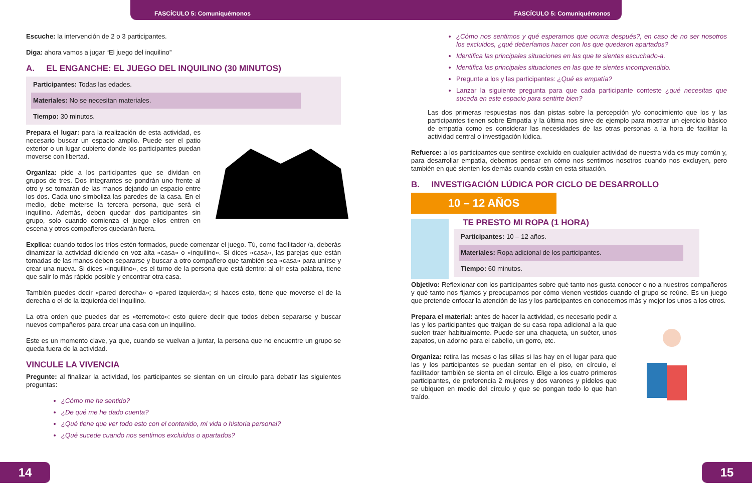FASCÍCULO 5: Comuniquémonos
FASCÍCULO 5: Comuniquémonos
Escuche: la intervención de 2 o 3 participantes.
Diga: ahora vamos a jugar “El juego del inquilino”
A. EL ENGANCHE: EL JUEGO DEL INQUILINO (30 MINUTOS)
Participantes: Todas las edades.
Materiales: No se necesitan materiales.
Tiempo: 30 minutos.
Prepara el lugar: para la realización de esta actividad, es necesario buscar un espacio amplio. Puede ser el patio exterior o un lugar cubierto donde los participantes puedan moverse con libertad.
Organiza: pide a los participantes que se dividan en grupos de tres. Dos integrantes se pondrán uno frente al otro y se tomarán de las manos dejando un espacio entre los dos. Cada uno simboliza las paredes de la casa. En el medio, debe meterse la tercera persona, que será el inquilino. Además, deben quedar dos participantes sin grupo, solo cuando comienza el juego ellos entren en escena y otros compañeros quedarán fuera.
Explica: cuando todos los tríos estén formados, puede comenzar el juego. Tú, como facilitador /a, deberás dinamizar la actividad diciendo en voz alta «casa» o «inquilino». Si dices «casa», las parejas que están tomadas de las manos deben separarse y buscar a otro compañero que también sea «casa» para unirse y crear una nueva. Si dices «inquilino», es el turno de la persona que está dentro: al oír esta palabra, tiene que salir lo más rápido posible y encontrar otra casa.
También puedes decir «pared derecha» o «pared izquierda»; si haces esto, tiene que moverse el de la derecha o el de la izquierda del inquilino.
La otra orden que puedes dar es «terremoto»: esto quiere decir que todos deben separarse y buscar nuevos compañeros para crear una casa con un inquilino.
Este es un momento clave, ya que, cuando se vuelvan a juntar, la persona que no encuentre un grupo se queda fuera de la actividad.
VINCULE LA VIVENCIA
Pregunte: al finalizar la actividad, los participantes se sientan en un círculo para debatir las siguientes preguntas:
¿Cómo me he sentido?
¿De qué me he dado cuenta?
¿Qué tiene que ver todo esto con el contenido, mi vida o historia personal?
¿Qué sucede cuando nos sentimos excluidos o apartados?
¿Cómo nos sentimos y qué esperamos que ocurra después?, en caso de no ser nosotros los excluidos, ¿qué deberíamos hacer con los que quedaron apartados?
Identifica las principales situaciones en las que te sientes escuchado-a.
Identifica las principales situaciones en las que te sientes incomprendido.
Pregunte a los y las participantes: ¿Qué es empatía?
Lanzar la siguiente pregunta para que cada participante conteste ¿qué necesitas que suceda en este espacio para sentirte bien?
Las dos primeras respuestas nos dan pistas sobre la percepción y/o conocimiento que los y las participantes tienen sobre Empatía y la última nos sirve de ejemplo para mostrar un ejercicio básico de empatía como es considerar las necesidades de las otras personas a la hora de facilitar la actividad central o investigación lúdica.
Refuerce: a los participantes que sentirse excluido en cualquier actividad de nuestra vida es muy común y, para desarrollar empatía, debemos pensar en cómo nos sentimos nosotros cuando nos excluyen, pero también en qué sienten los demás cuando están en esta situación.
B. INVESTIGACIÓN LÚDICA POR CICLO DE DESARROLLO
10 – 12 AÑOS
TE PRESTO MI ROPA (1 HORA)
Participantes: 10 – 12 años.
Materiales: Ropa adicional de los participantes.
Tiempo: 60 minutos.
Objetivo: Reflexionar con los participantes sobre qué tanto nos gusta conocer o no a nuestros compañeros y qué tanto nos fijamos y preocupamos por cómo vienen vestidos cuando el grupo se reúne. Es un juego que pretende enfocar la atención de las y los participantes en conocernos más y mejor los unos a los otros.
Prepara el material: antes de hacer la actividad, es necesario pedir a las y los participantes que traigan de su casa ropa adicional a la que suelen traer habitualmente. Puede ser una chaqueta, un suéter, unos zapatos, un adorno para el cabello, un gorro, etc.
Organiza: retira las mesas o las sillas si las hay en el lugar para que las y los participantes se puedan sentar en el piso, en círculo, el facilitador también se sienta en el círculo. Elige a los cuatro primeros participantes, de preferencia 2 mujeres y dos varones y pídeles que se ubiquen en medio del círculo y que se pongan todo lo que han traído.
14 15